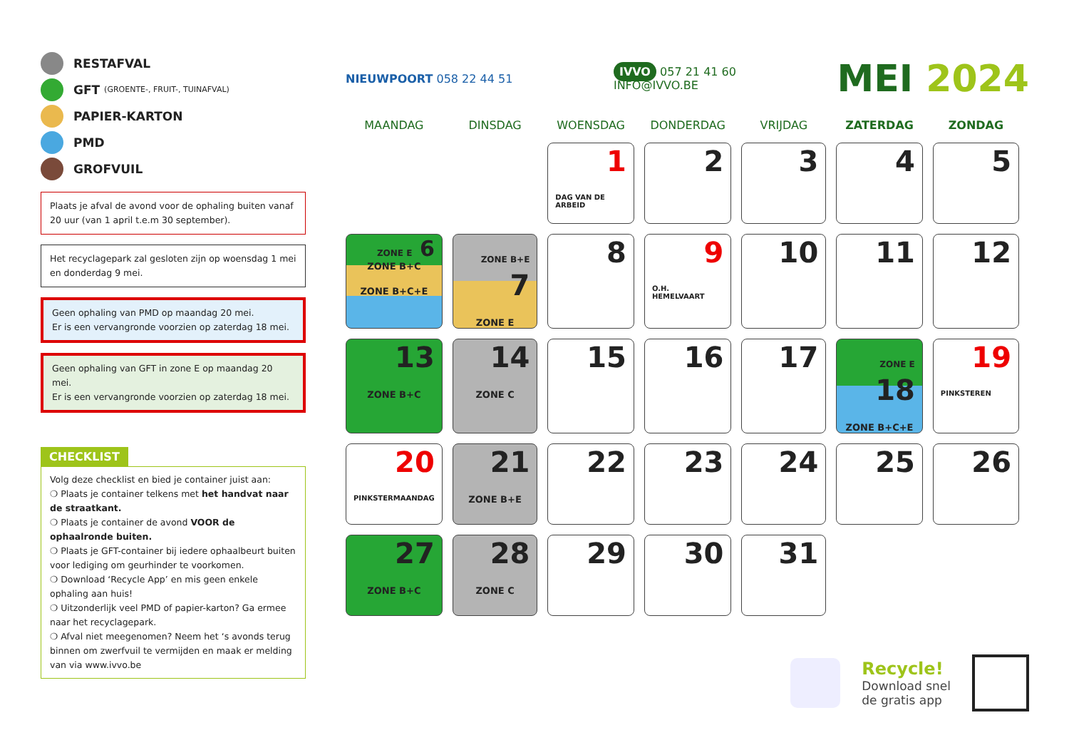RESTAFVAL
GFT (GROENTE-, FRUIT-, TUINAFVAL)
PAPIER-KARTON
PMD
GROFVUIL
Plaats je afval de avond voor de ophaling buiten vanaf 20 uur (van 1 april t.e.m 30 september).
Het recyclagepark zal gesloten zijn op woensdag 1 mei en donderdag 9 mei.
Geen ophaling van PMD op maandag 20 mei.
Er is een vervangronde voorzien op zaterdag 18 mei.
Geen ophaling van GFT in zone E op maandag 20 mei.
Er is een vervangronde voorzien op zaterdag 18 mei.
CHECKLIST
Volg deze checklist en bied je container juist aan:
❍ Plaats je container telkens met het handvat naar de straatkant.
❍ Plaats je container de avond VOOR de ophaalronde buiten.
❍ Plaats je GFT-container bij iedere ophaalbeurt buiten voor lediging om geurhinder te voorkomen.
❍ Download ‘Recycle App’ en mis geen enkele ophaling aan huis!
❍ Uitzonderlijk veel PMD of papier-karton? Ga ermee naar het recyclagepark.
❍ Afval niet meegenomen? Neem het ‘s avonds terug binnen om zwerfvuil te vermijden en maak er melding van via www.ivvo.be
NIEUWPOORT 058 22 44 51
IVVO 057 21 41 60
INFO@IVVO.BE
MEI 2024
| MAANDAG | DINSDAG | WOENSDAG | DONDERDAG | VRIJDAG | ZATERDAG | ZONDAG |
| --- | --- | --- | --- | --- | --- | --- |
| | | 1 DAG VAN DE ARBEID | 2 | 3 | 4 | 5 |
| ZONE E 6 ZONE B+C ZONE B+C+E | ZONE B+E 7 ZONE E | 8 | 9 O.H. HEMELVAART | 10 | 11 | 12 |
| 13 ZONE B+C | 14 ZONE C | 15 | 16 | 17 | ZONE E 18 ZONE B+C+E | 19 PINKSTEREN |
| 20 PINKSTERMAANDAG | 21 ZONE B+E | 22 | 23 | 24 | 25 | 26 |
| 27 ZONE B+C | 28 ZONE C | 29 | 30 | 31 | | |
Recycle!
Download snel
de gratis app